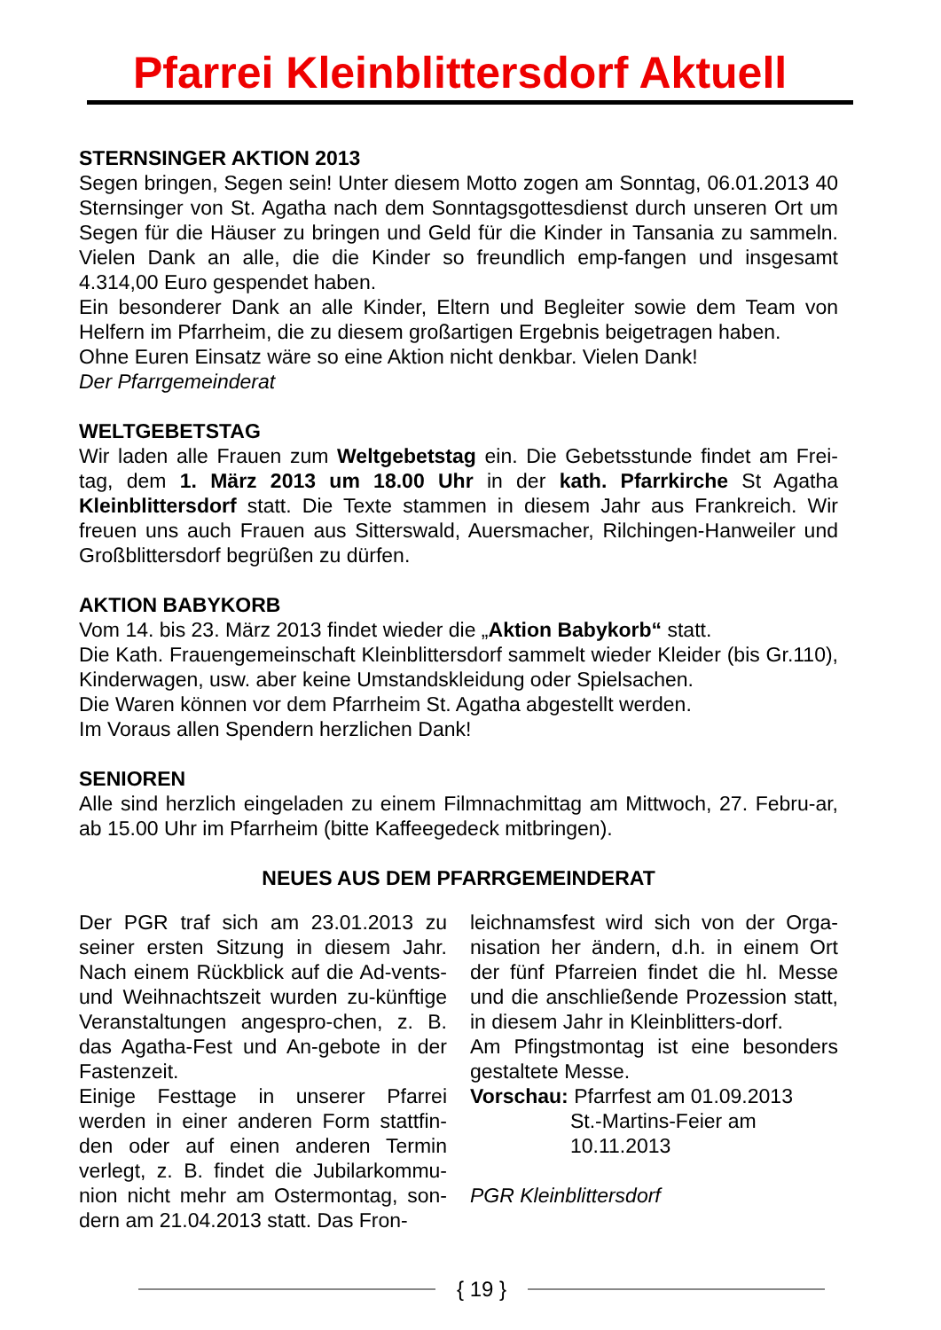Pfarrei Kleinblittersdorf Aktuell
STERNSINGER AKTION 2013
Segen bringen, Segen sein! Unter diesem Motto zogen am Sonntag, 06.01.2013 40 Sternsinger von St. Agatha nach dem Sonntagsgottesdienst durch unseren Ort um Segen für die Häuser zu bringen und Geld für die Kinder in Tansania zu sammeln. Vielen Dank an alle, die die Kinder so freundlich emp-fangen und insgesamt 4.314,00 Euro gespendet haben.
Ein besonderer Dank an alle Kinder, Eltern und Begleiter sowie dem Team von Helfern im Pfarrheim, die zu diesem großartigen Ergebnis beigetragen haben.
Ohne Euren Einsatz wäre so eine Aktion nicht denkbar. Vielen Dank!
Der Pfarrgemeinderat
WELTGEBETSTAG
Wir laden alle Frauen zum Weltgebetstag ein. Die Gebetsstunde findet am Frei-tag, dem 1. März 2013 um 18.00 Uhr in der kath. Pfarrkirche St Agatha Kleinblittersdorf statt. Die Texte stammen in diesem Jahr aus Frankreich. Wir freuen uns auch Frauen aus Sitterswald, Auersmacher, Rilchingen-Hanweiler und Großblittersdorf begrüßen zu dürfen.
AKTION BABYKORB
Vom 14. bis 23. März 2013 findet wieder die „Aktion Babykorb“ statt.
Die Kath. Frauengemeinschaft Kleinblittersdorf sammelt wieder Kleider (bis Gr.110), Kinderwagen, usw. aber keine Umstandskleidung oder Spielsachen.
Die Waren können vor dem Pfarrheim St. Agatha abgestellt werden.
Im Voraus allen Spendern herzlichen Dank!
SENIOREN
Alle sind herzlich eingeladen zu einem Filmnachmittag am Mittwoch, 27. Febru-ar, ab 15.00 Uhr im Pfarrheim (bitte Kaffeegedeck mitbringen).
NEUES AUS DEM PFARRGEMEINDERAT
Der PGR traf sich am 23.01.2013 zu seiner ersten Sitzung in diesem Jahr. Nach einem Rückblick auf die Ad-vents- und Weihnachtszeit wurden zu-künftige Veranstaltungen angespro-chen, z. B. das Agatha-Fest und An-gebote in der Fastenzeit.
Einige Festtage in unserer Pfarrei werden in einer anderen Form stattfin-den oder auf einen anderen Termin verlegt, z. B. findet die Jubilarkommu-nion nicht mehr am Ostermontag, son-dern am 21.04.2013 statt. Das Fron-
leichnamsfest wird sich von der Orga-nisation her ändern, d.h. in einem Ort der fünf Pfarreien findet die hl. Messe und die anschließende Prozession statt, in diesem Jahr in Kleinblitters-dorf.
Am Pfingstmontag ist eine besonders gestaltete Messe.
Vorschau: Pfarrfest am 01.09.2013
St.-Martins-Feier am
10.11.2013
PGR Kleinblittersdorf
{ 19 }